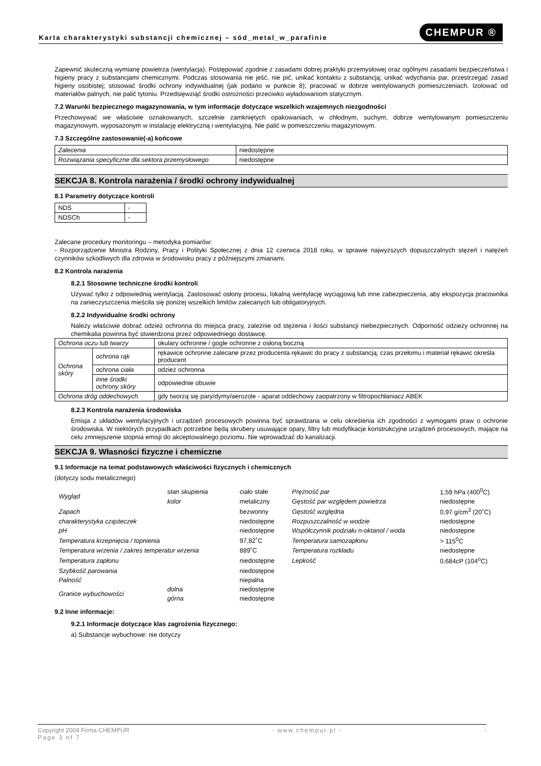Karta charakterystyki substancji chemicznej – sód_metal_w_parafinie CHEMPUR ®
Zapewnić skuteczną wymianę powietrza (wentylacja). Postępować zgodnie z zasadami dobrej praktyki przemysłowej oraz ogólnymi zasadami bezpieczeństwa i higieny pracy z substancjami chemicznymi. Podczas stosowania nie jeść, nie pić, unikać kontaktu z substancją; unikać wdychania par, przestrzegać zasad higieny osobistej; stosować środki ochrony indywidualnej (jak podano w punkcie 8); pracować w dobrze wentylowanych pomieszczeniach. Izolować od materiałów palnych, nie palić tytoniu. Przedsięwziąć środki ostrożności przeciwko wyładowaniom statycznym.
7.2 Warunki bezpiecznego magazynowania, w tym informacje dotyczące wszelkich wzajemnych niezgodności
Przechowywać we właściwie oznakowanych, szczelnie zamkniętych opakowaniach, w chłodnym, suchym, dobrze wentylowanym pomieszczeniu magazynowym, wyposażonym w instalację elektryczną i wentylacyjną. Nie palić w pomieszczeniu magazynowym.
7.3 Szczególne zastosowanie(-a) końcowe
| Zalecenia | niedostępne |
| Rozwiązania specyficzne dla sektora przemysłowego | niedostępne |
SEKCJA 8. Kontrola narażenia / środki ochrony indywidualnej
8.1 Parametry dotyczące kontroli
| NDS | - |
| NDSCh | - |
Zalecane procedury monitoringu – metodyka pomiarów:
- Rozporządzenie Ministra Rodziny, Pracy i Polityki Społecznej z dnia 12 czerwca 2018 roku, w sprawie najwyższych dopuszczalnych stężeń i natężeń czynników szkodliwych dla zdrowia w środowisku pracy z późniejszymi zmianami.
8.2 Kontrola narażenia
8.2.1 Stosowne techniczne środki kontroli
Używać tylko z odpowiednią wentylacją. Zastosować osłony procesu, lokalną wentylację wyciągową lub inne zabezpieczenia, aby ekspozycja pracownika na zanieczyszczenia mieściła się poniżej wszelkich limitów zalecanych lub obligatoryjnych.
8.2.2 Indywidualne środki ochrony
Należy właściwie dobrać odzież ochronna do miejsca pracy, zależnie od stężenia i ilości substancji niebezpiecznych. Odporność odzieży ochronnej na chemikalia powinna być stwierdzona przez odpowiedniego dostawcę.
| Ochrona oczu lub twarzy | | okulary ochronne / gogle ochronne z osłoną boczną |
| Ochrona skóry | ochrona rąk | rękawice ochronne zalecane przez producenta rękawic do pracy z substancją; czas przełomu i materiał rękawic określa producent |
| | ochrona ciała | odzież ochronna |
| | inne środki ochrony skóry | odpowiednie obuwie |
| Ochrona dróg oddechowych | | gdy tworzą się pary/dymy/aerozole - aparat oddechowy zaopatrzony w filtropochłaniacz ABEK |
8.2.3 Kontrola narażenia środowiska
Emisja z układów wentylacyjnych i urządzeń procesowych powinna być sprawdzana w celu określenia ich zgodności z wymogami praw o ochronie środowiska. W niektórych przypadkach potrzebne będą skrubery usuwające opary, filtry lub modyfikacje konstrukcyjne urządzeń procesowych, mające na celu zmniejszenie stopnia emisji do akceptowalnego poziomu. Nie wprowadzać do kanalizacji.
SEKCJA 9. Własności fizyczne i chemiczne
9.1 Informacje na temat podstawowych właściwości fizycznych i chemicznych
(dotyczy sodu metalicznego)
| Wygląd | stan skupienia | ciało stałe | Prężność par | 1,59 hPa (400<sup>0</sup>C) |
| | kolor | metaliczny | Gęstość par względem powietrza | niedostępne |
| Zapach | | bezwonny | Gęstość względna | 0,97 g/cm<sup>3</sup> (20˚C) |
| charakterystyka cząsteczek | | niedostępne | Rozpuszczalność w wodzie | niedostępne |
| pH | | niedostępne | Współczynnik podziału n-oktanol / woda | niedostępne |
| Temperatura krzepnięcia / topnienia | | 97,82˚C | Temperatura samozapłonu | > 115<sup>0</sup>C |
| Temperatura wrzenia / zakres temperatur wrzenia | | 889˚C | Temperatura rozkładu | niedostępne |
| Temperatura zapłonu | | niedostępne | Lepkość | 0,684cP (104<sup>o</sup>C) |
| Szybkość parowania | | niedostępne | | |
| Palność | | niepalna | | |
| Granice wybuchowości | dolna | niedostępne | | |
| | górna | niedostępne | | |
9.2 Inne informacje:
9.2.1 Informacje dotyczące klas zagrożenia fizycznego:
a) Substancje wybuchowe: nie dotyczy
Copyright 2004 Firma CHEMPUR - www.chempur.pl - -
Page 3 of 7